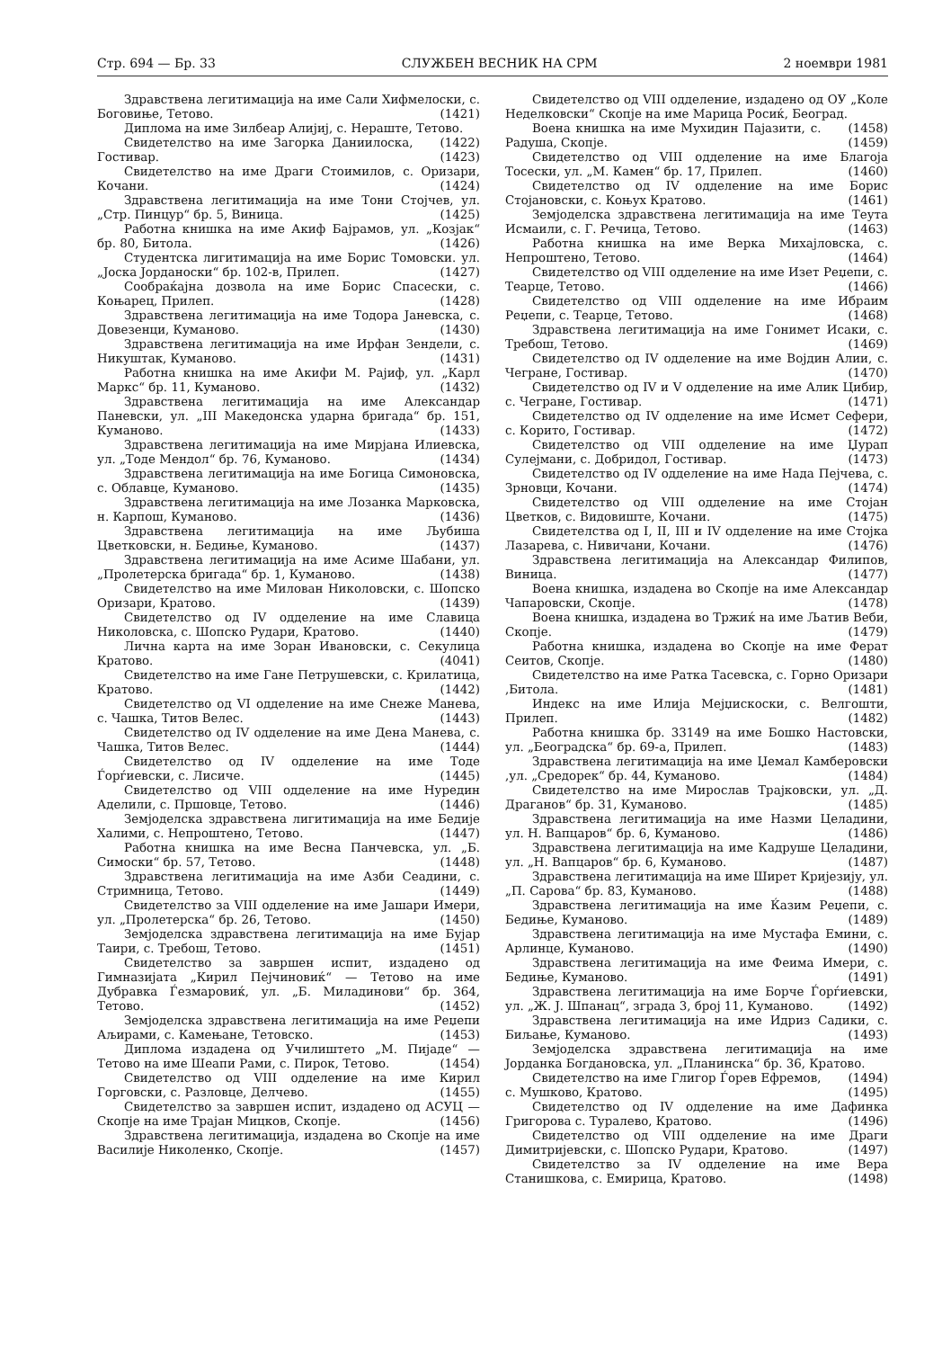Стр. 694 — Бр. 33 СЛУЖБЕН ВЕСНИК НА СРМ 2 ноември 1981
Здравствена легитимација на име Сали Хифмелоски, с. Боговиње, Тетово. (1421)
Диплома на име Зилбеар Алијиј, с. Нераште, Тетово. (1422)
Свидетелство на име Загорка Даниилоска, Гостивар. (1423)
Свидетелство на име Драги Стоимилов, с. Оризари, Кочани. (1424)
Здравствена легитимација на име Тони Стојчев, ул. „Стр. Пинцур“ бр. 5, Виница. (1425)
Работна книшка на име Акиф Бајрамов, ул. „Козјак“ бр. 80, Битола. (1426)
Студентска лигитимација на име Борис Томовски. ул. „Јоска Јорданоски“ бр. 102-в, Прилеп. (1427)
Сообраќајна дозвола на име Борис Спасески, с. Коњарец, Прилеп. (1428)
Здравствена легитимација на име Тодора Јаневска, с. Довезенци, Куманово. (1430)
Здравствена легитимација на име Ирфан Зендели, с. Никуштак, Куманово. (1431)
Работна книшка на име Акифи М. Рајиф, ул. „Карл Маркс“ бр. 11, Куманово. (1432)
Здравствена легитимација на име Александар Паневски, ул. „III Македонска ударна бригада“ бр. 151, Куманово. (1433)
Здравствена легитимација на име Мирјана Илиевска, ул. „Тоде Мендол“ бр. 76, Куманово. (1434)
Здравствена легитимација на име Богица Симоновска, с. Облавце, Куманово. (1435)
Здравствена легитимација на име Лозанка Марковска, н. Карпош, Куманово. (1436)
Здравствена легитимација на име Љубиша Цветковски, н. Бедиње, Куманово. (1437)
Здравствена легитимација на име Асиме Шабани, ул. „Пролетерска бригада“ бр. 1, Куманово. (1438)
Свидетелство на име Милован Николовски, с. Шопско Оризари, Кратово. (1439)
Свидетелство од IV одделение на име Славица Николовска, с. Шопско Рудари, Кратово. (1440)
Лична карта на име Зоран Ивановски, с. Секулица Кратово. (4041)
Свидетелство на име Гане Петрушевски, с. Крилатица, Кратово. (1442)
Свидетелство од VI одделение на име Снеже Манева, с. Чашка, Титов Велес. (1443)
Свидетелство од IV одделение на име Дена Манева, с. Чашка, Титов Велес. (1444)
Свидетелство од IV одделение на име Тоде Ѓорѓиевски, с. Лисиче. (1445)
Свидетелство од VIII одделение на име Нуредин Аделили, с. Пршовце, Тетово. (1446)
Земјоделска здравствена лигитимација на име Бедије Халими, с. Непроштено, Тетово. (1447)
Работна книшка на име Весна Панчевска, ул. „Б. Симоски“ бр. 57, Тетово. (1448)
Здравствена легитимација на име Азби Сеадини, с. Стримница, Тетово. (1449)
Свидетелство за VIII одделение на име Јашари Имери, ул. „Пролетерска“ бр. 26, Тетово. (1450)
Земјоделска здравствена легитимација на име Бујар Таири, с. Требош, Тетово. (1451)
Свидетелство за завршен испит, издадено од Гимназијата „Кирил Пејчиновиќ“ — Тетово на име Дубравка Ѓезмаровиќ, ул. „Б. Миладинови“ бр. 364, Тетово. (1452)
Земјоделска здравствена легитимација на име Реџепи Аљирами, с. Камењане, Тетовско. (1453)
Диплома издадена од Училиштето „М. Пијаде“ — Тетово на име Шеапи Рами, с. Пирок, Тетово. (1454)
Свидетелство од VIII одделение на име Кирил Горговски, с. Разловце, Делчево. (1455)
Свидетелство за завршен испит, издадено од АСУЦ — Скопје на име Трајан Мицков, Скопје. (1456)
Здравствена легитимација, издадена во Скопје на име Василије Николенко, Скопје. (1457)
Свидетелство од VIII одделение, издадено од ОУ „Коле Неделковски“ Скопје на име Марица Росиќ, Београд. (1458)
Воена книшка на име Мухидин Пајазити, с. Радуша, Скопје. (1459)
Свидетелство од VIII одделение на име Благоја Тосески, ул. „М. Камен“ бр. 17, Прилеп. (1460)
Свидетелство од IV одделение на име Борис Стојановски, с. Коњух Кратово. (1461)
Земјоделска здравствена легитимација на име Теута Исмаили, с. Г. Речица, Тетово. (1463)
Работна книшка на име Верка Михајловска, с. Непроштено, Тетово. (1464)
Свидетелство од VIII одделение на име Изет Реџепи, с. Теарце, Тетово. (1466)
Свидетелство од VIII одделение на име Ибраим Реџепи, с. Теарце, Тетово. (1468)
Здравствена легитимација на име Гонимет Исаки, с. Требош, Тетово. (1469)
Свидетелство од IV одделение на име Војдин Алии, с. Чегране, Гостивар. (1470)
Свидетелство од IV и V одделение на име Алик Цибир, с. Чегране, Гостивар. (1471)
Свидетелство од IV одделение на име Исмет Сефери, с. Корито, Гостивар. (1472)
Свидетелство од VIII одделение на име Џурап Сулејмани, с. Добридол, Гостивар. (1473)
Свидетелство од IV одделение на име Нада Пејчева, с. Зрновци, Кочани. (1474)
Свидетелство од VIII одделение на име Стојан Цветков, с. Видовиште, Кочани. (1475)
Свидетелства од I, II, III и IV одделение на име Стојка Лазарева, с. Нивичани, Кочани. (1476)
Здравствена легитимација на Александар Филипов, Виница. (1477)
Воена книшка, издадена во Скопје на име Александар Чапаровски, Скопје. (1478)
Воена книшка, издадена во Тржиќ на име Љатив Веби, Скопје. (1479)
Работна книшка, издадена во Скопје на име Ферат Сеитов, Скопје. (1480)
Свидетелство на име Ратка Тасевска, с. Горно Оризари ,Битола. (1481)
Индекс на име Илија Мејџискоски, с. Велгошти, Прилеп. (1482)
Работна книшка бр. 33149 на име Бошко Настовски, ул. „Београдска“ бр. 69-а, Прилеп. (1483)
Здравствена легитимација на име Џемал Камберовски ,ул. „Средорек“ бр. 44, Куманово. (1484)
Свидетелство на име Мирослав Трајковски, ул. „Д. Драганов“ бр. 31, Куманово. (1485)
Здравствена легитимација на име Назми Целадини, ул. Н. Вапцаров“ бр. 6, Куманово. (1486)
Здравствена легитимација на име Кадруше Целадини, ул. „Н. Вапцаров“ бр. 6, Куманово. (1487)
Здравствена легитимација на име Ширет Криjезију, ул. „П. Сарова“ бр. 83, Куманово. (1488)
Здравствена легитимација на име Ќазим Реџепи, с. Бедиње, Куманово. (1489)
Здравствена легитимација на име Мустафа Емини, с. Арлинце, Куманово. (1490)
Здравствена легитимација на име Феима Имери, с. Бедиње, Куманово. (1491)
Здравствена легитимација на име Борче Ѓорѓиевски, ул. „Ж. Ј. Шпанац“, зграда 3, број 11, Куманово. (1492)
Здравствена легитимација на име Идриз Садики, с. Биљање, Куманово. (1493)
Земјоделска здравствена легитимација на име Јорданка Богдановска, ул. „Планинска“ бр. 36, Кратово. (1494)
Свидетелство на име Глигор Ѓорев Ефремов, с. Мушково, Кратово. (1495)
Свидетелство од IV одделение на име Дафинка Григорова с. Туралево, Кратово. (1496)
Свидетелство од VIII одделение на име Драги Димитријевски, с. Шопско Рудари, Кратово. (1497)
Свидетелство за IV одделение на име Вера Станишкова, с. Емирица, Кратово. (1498)